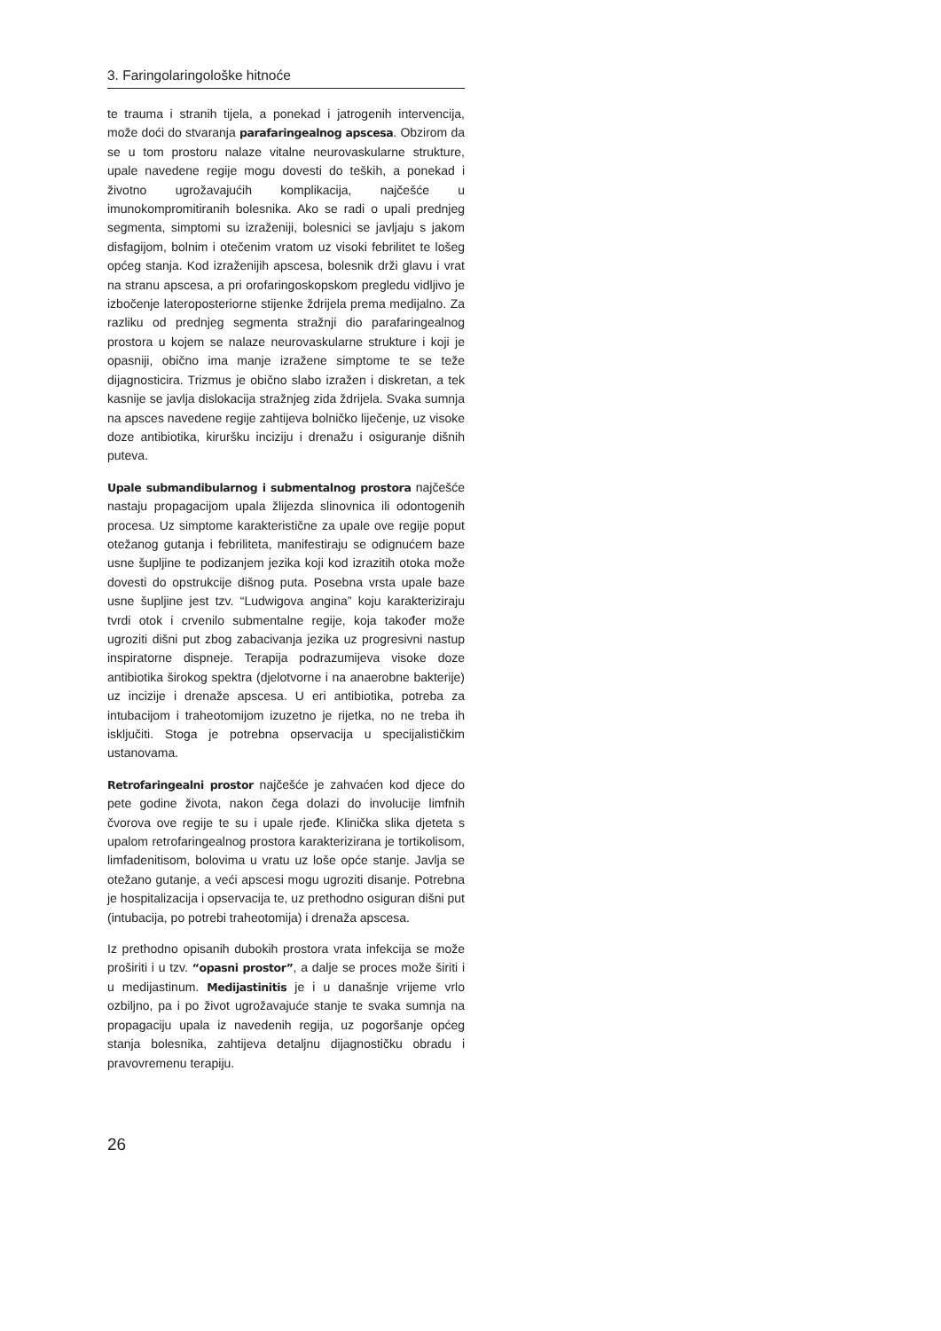3. Faringolaringološke hitnoće
te trauma i stranih tijela, a ponekad i jatrogenih intervencija, može doći do stvaranja parafaringealnog apscesa. Obzirom da se u tom prostoru nalaze vitalne neurovaskularne strukture, upale navedene regije mogu dovesti do teških, a ponekad i životno ugrožavajućih komplikacija, najčešće u imunokompromitiranih bolesnika. Ako se radi o upali prednjeg segmenta, simptomi su izraženiji, bolesnici se javljaju s jakom disfagijom, bolnim i otečenim vratom uz visoki febrilitet te lošeg općeg stanja. Kod izraženijih apscesa, bolesnik drži glavu i vrat na stranu apscesa, a pri orofaringoskopskom pregledu vidljivo je izbočenje lateroposteriorne stijenke ždrijela prema medijalno. Za razliku od prednjeg segmenta stražnji dio parafaringealnog prostora u kojem se nalaze neurovaskularne strukture i koji je opasniji, obično ima manje izražene simptome te se teže dijagnosticira. Trizmus je obično slabo izražen i diskretan, a tek kasnije se javlja dislokacija stražnjeg zida ždrijela. Svaka sumnja na apsces navedene regije zahtijeva bolničko liječenje, uz visoke doze antibiotika, kiruršku inciziju i drenažu i osiguranje dišnih puteva.
Upale submandibularnog i submentalnog prostora najčešće nastaju propagacijom upala žlijezda slinovnica ili odontogenih procesa. Uz simptome karakteristične za upale ove regije poput otežanog gutanja i febriliteta, manifestiraju se odignućem baze usne šupljine te podizanjem jezika koji kod izrazitih otoka može dovesti do opstrukcije dišnog puta. Posebna vrsta upale baze usne šupljine jest tzv. “Ludwigova angina” koju karakteriziraju tvrdi otok i crvenilo submentalne regije, koja također može ugroziti dišni put zbog zabacivanja jezika uz progresivni nastup inspiratorne dispneje. Terapija podrazumijeva visoke doze antibiotika širokog spektra (djelotvorne i na anaerobne bakterije) uz incizije i drenaže apscesa. U eri antibiotika, potreba za intubacijom i traheotomijom izuzetno je rijetka, no ne treba ih isključiti. Stoga je potrebna opservacija u specijalističkim ustanovama.
Retrofaringealni prostor najčešće je zahvaćen kod djece do pete godine života, nakon čega dolazi do involucije limfnih čvorova ove regije te su i upale rjeđe. Klinička slika djeteta s upalom retrofaringealnog prostora karakterizirana je tortikolisom, limfadenitisom, bolovima u vratu uz loše opće stanje. Javlja se otežano gutanje, a veći apscesi mogu ugroziti disanje. Potrebna je hospitalizacija i opservacija te, uz prethodno osiguran dišni put (intubacija, po potrebi traheotomija) i drenaža apscesa.
Iz prethodno opisanih dubokih prostora vrata infekcija se može proširiti i u tzv. “opasni prostor”, a dalje se proces može širiti i u medijastinum. Medijastinitis je i u današnje vrijeme vrlo ozbiljno, pa i po život ugrožavajuće stanje te svaka sumnja na propagaciju upala iz navedenih regija, uz pogoršanje općeg stanja bolesnika, zahtijeva detaljnu dijagnostičku obradu i pravovremenu terapiju.
26